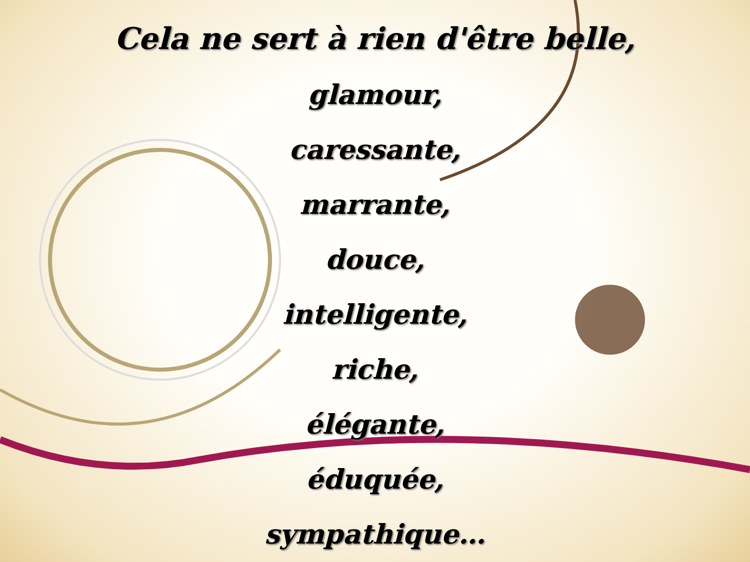Cela ne sert à rien d'être belle,
glamour,
caressante,
marrante,
douce,
intelligente,
riche,
élégante,
éduquée,
sympathique…